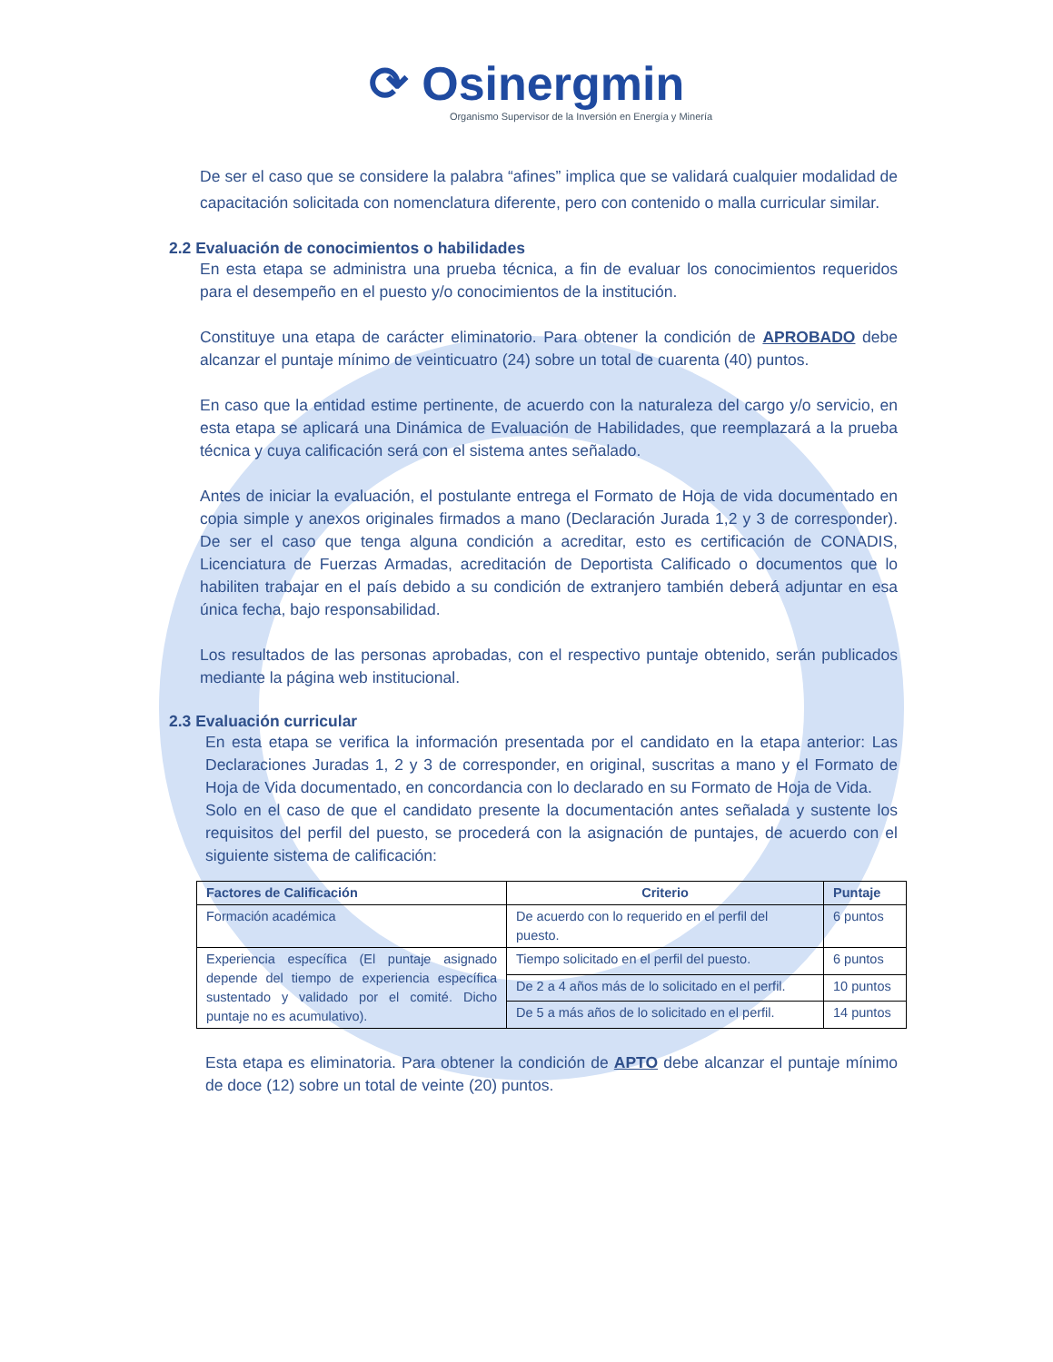⟳ Osinergmin
Organismo Supervisor de la Inversión en Energía y Minería
De ser el caso que se considere la palabra “afines” implica que se validará cualquier modalidad de capacitación solicitada con nomenclatura diferente, pero con contenido o malla curricular similar.
2.2 Evaluación de conocimientos o habilidades
En esta etapa se administra una prueba técnica, a fin de evaluar los conocimientos requeridos para el desempeño en el puesto y/o conocimientos de la institución.
Constituye una etapa de carácter eliminatorio. Para obtener la condición de APROBADO debe alcanzar el puntaje mínimo de veinticuatro (24) sobre un total de cuarenta (40) puntos.
En caso que la entidad estime pertinente, de acuerdo con la naturaleza del cargo y/o servicio, en esta etapa se aplicará una Dinámica de Evaluación de Habilidades, que reemplazará a la prueba técnica y cuya calificación será con el sistema antes señalado.
Antes de iniciar la evaluación, el postulante entrega el Formato de Hoja de vida documentado en copia simple y anexos originales firmados a mano (Declaración Jurada 1,2 y 3 de corresponder). De ser el caso que tenga alguna condición a acreditar, esto es certificación de CONADIS, Licenciatura de Fuerzas Armadas, acreditación de Deportista Calificado o documentos que lo habiliten trabajar en el país debido a su condición de extranjero también deberá adjuntar en esa única fecha, bajo responsabilidad.
Los resultados de las personas aprobadas, con el respectivo puntaje obtenido, serán publicados mediante la página web institucional.
2.3 Evaluación curricular
En esta etapa se verifica la información presentada por el candidato en la etapa anterior: Las Declaraciones Juradas 1, 2 y 3 de corresponder, en original, suscritas a mano y el Formato de Hoja de Vida documentado, en concordancia con lo declarado en su Formato de Hoja de Vida.
Solo en el caso de que el candidato presente la documentación antes señalada y sustente los requisitos del perfil del puesto, se procederá con la asignación de puntajes, de acuerdo con el siguiente sistema de calificación:
| Factores de Calificación | Criterio | Puntaje |
| --- | --- | --- |
| Formación académica | De acuerdo con lo requerido en el perfil del puesto. | 6 puntos |
| Experiencia específica (El puntaje asignado depende del tiempo de experiencia específica sustentado y validado por el comité. Dicho puntaje no es acumulativo). | Tiempo solicitado en el perfil del puesto. | 6 puntos |
| | De 2 a 4 años más de lo solicitado en el perfil. | 10 puntos |
| | De 5 a más años de lo solicitado en el perfil. | 14 puntos |
Esta etapa es eliminatoria. Para obtener la condición de APTO debe alcanzar el puntaje mínimo de doce (12) sobre un total de veinte (20) puntos.